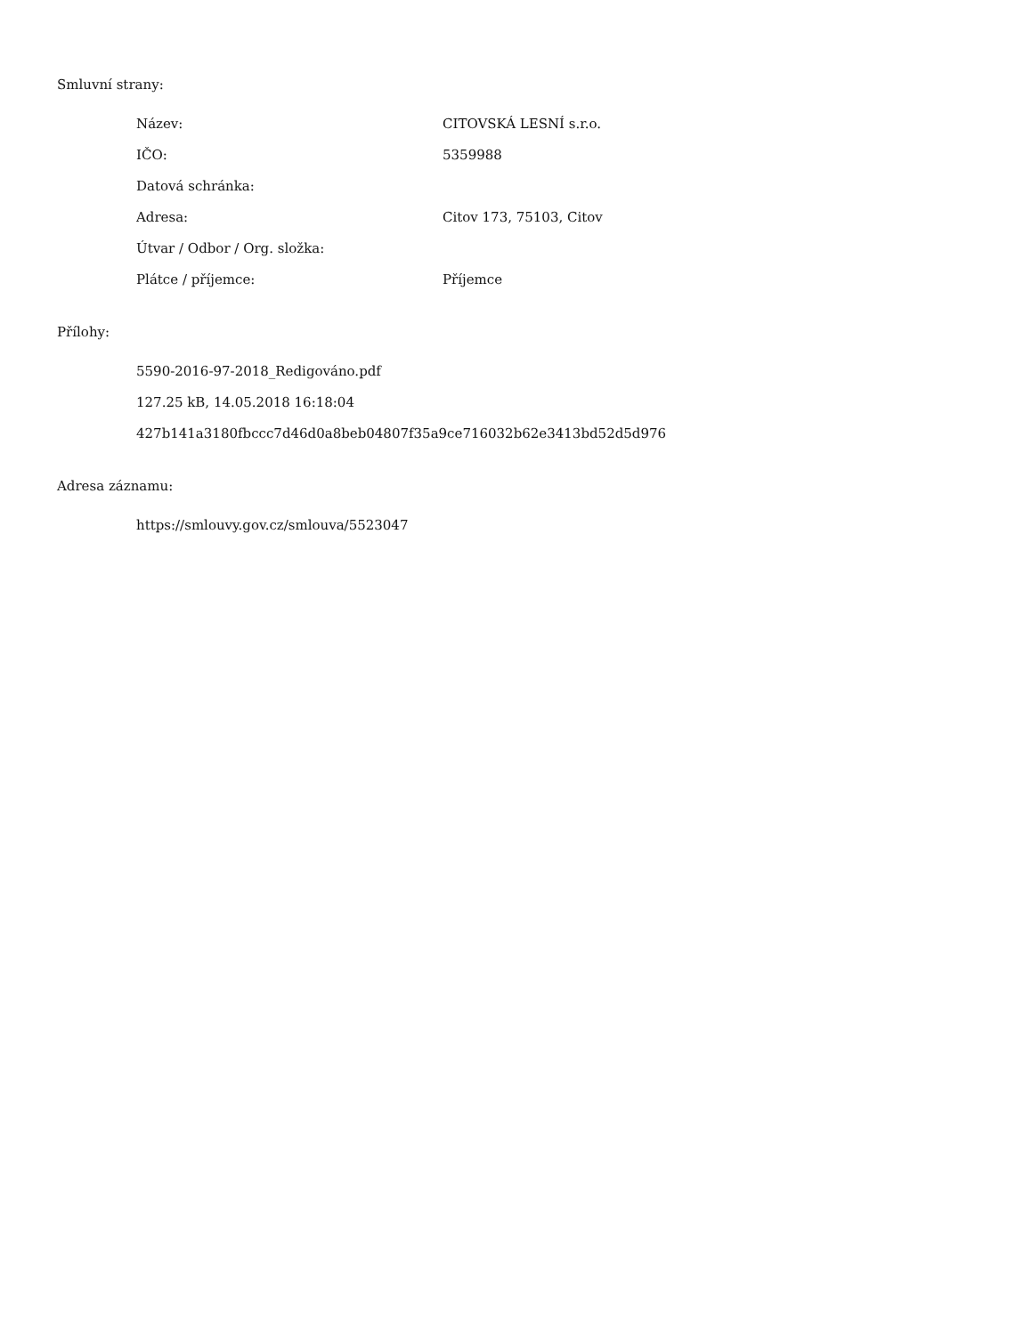Smluvní strany:
| Název: | CITOVSKÁ LESNÍ s.r.o. |
| IČO: | 5359988 |
| Datová schránka: | |
| Adresa: | Citov 173, 75103, Citov |
| Útvar / Odbor / Org. složka: | |
| Plátce / příjemce: | Příjemce |
Přílohy:
5590-2016-97-2018_Redigováno.pdf
127.25 kB, 14.05.2018 16:18:04
427b141a3180fbccc7d46d0a8beb04807f35a9ce716032b62e3413bd52d5d976
Adresa záznamu:
https://smlouvy.gov.cz/smlouva/5523047